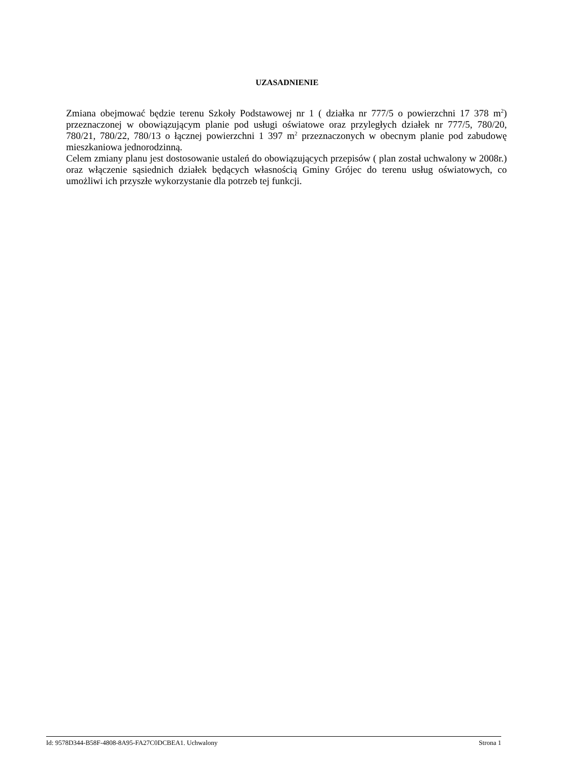UZASADNIENIE
Zmiana obejmować będzie terenu Szkoły Podstawowej nr 1 ( działka nr 777/5 o powierzchni 17 378 m<sup>2</sup>) przeznaczonej w obowiązującym planie pod usługi oświatowe oraz przyległych działek nr 777/5, 780/20, 780/21, 780/22, 780/13 o łącznej powierzchni 1 397 m<sup>2</sup> przeznaczonych w obecnym planie pod zabudowę mieszkaniowa jednorodzinną.
Celem zmiany planu jest dostosowanie ustaleń do obowiązujących przepisów ( plan został uchwalony w 2008r.) oraz włączenie sąsiednich działek będących własnością Gminy Grójec do terenu usług oświatowych, co umożliwi ich przyszłe wykorzystanie dla potrzeb tej funkcji.
Id: 9578D344-B58F-4808-8A95-FA27C0DCBEA1. Uchwalony Strona 1